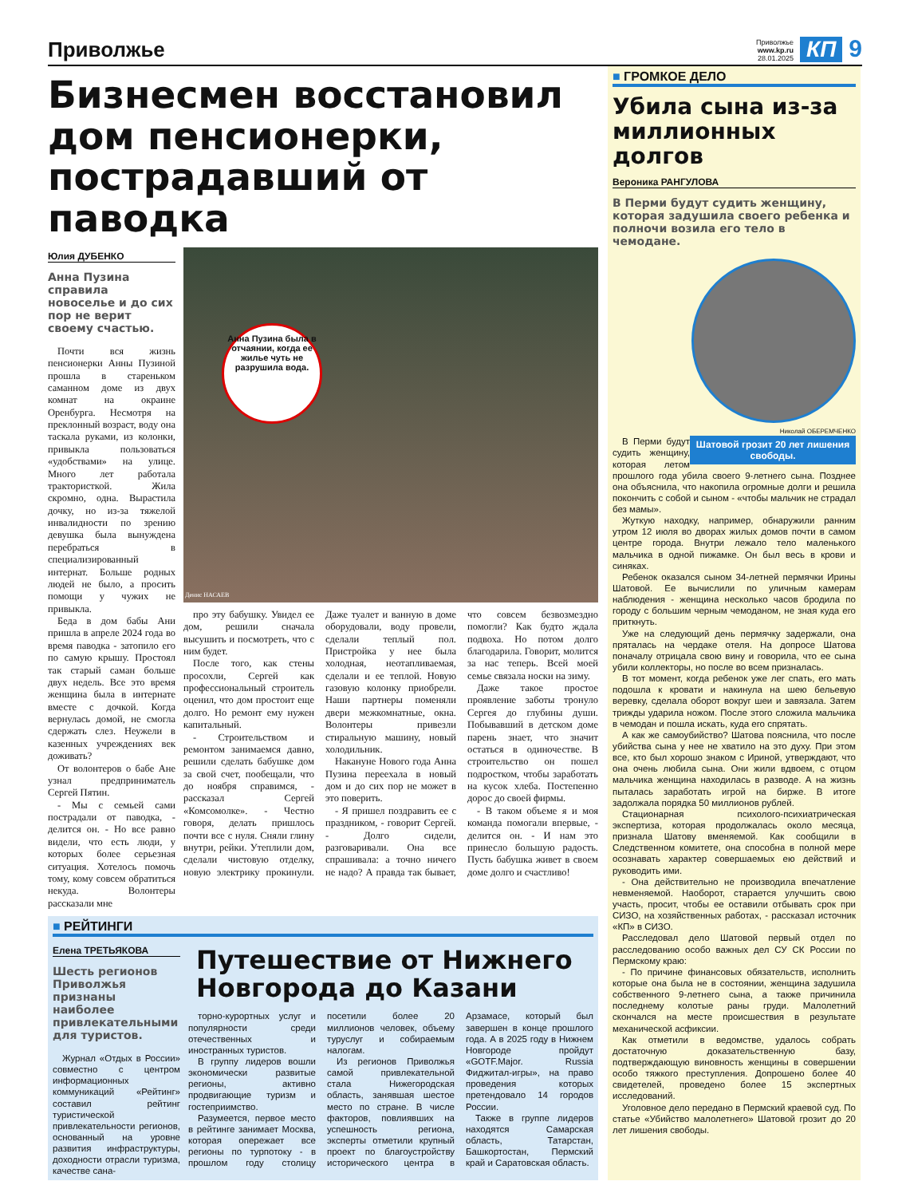Приволжье
Приволжье
www.kp.ru
28.01.2025
КП 9
Бизнесмен восстановил дом пенсионерки, пострадавший от паводка
Юлия ДУБЕНКО
Анна Пузина справила новоселье и до сих пор не верит своему счастью.
Почти вся жизнь пенсионерки Анны Пузиной прошла в стареньком саманном доме из двух комнат на окраине Оренбурга. Несмотря на преклонный возраст, воду она таскала руками, из колонки, привыкла пользоваться «удобствами» на улице. Много лет работала трактористкой. Жила скромно, одна. Вырастила дочку, но из-за тяжелой инвалидности по зрению девушка была вынуждена перебраться в специализированный интернат. Больше родных людей не было, а просить помощи у чужих не привыкла.
Беда в дом бабы Ани пришла в апреле 2024 года во время паводка - затопило его по самую крышу. Простоял так старый саман больше двух недель. Все это время женщина была в интернате вместе с дочкой. Когда вернулась домой, не смогла сдержать слез. Неужели в казенных учреждениях век доживать?
От волонтеров о бабе Ане узнал предприниматель Сергей Пятин.
- Мы с семьей сами пострадали от паводка, - делится он. - Но все равно видели, что есть люди, у которых более серьезная ситуация. Хотелось помочь тому, кому совсем обратиться некуда. Волонтеры рассказали мне
Анна Пузина была в отчаянии, когда ее жилье чуть не разрушила вода.
Денис НАСАЕВ
про эту бабушку. Увидел ее дом, решили сначала высушить и посмотреть, что с ним будет.
После того, как стены просохли, Сергей как профессиональный строитель оценил, что дом простоит еще долго. Но ремонт ему нужен капитальный.
- Строительством и ремонтом занимаемся давно, решили сделать бабушке дом за свой счет, пообещали, что до ноября справимся, - рассказал Сергей «Комсомолке». - Честно говоря, делать пришлось почти все с нуля. Сняли глину внутри, рейки. Утеплили дом, сделали чистовую отделку, новую электрику прокинули. Даже туалет и ванную в доме оборудовали, воду провели, сделали теплый пол. Пристройка у нее была холодная, неотапливаемая, сделали и ее теплой. Новую газовую колонку приобрели. Наши партнеры поменяли двери межкомнатные, окна. Волонтеры привезли стиральную машину, новый холодильник.
Накануне Нового года Анна Пузина переехала в новый дом и до сих пор не может в это поверить.
- Я пришел поздравить ее с праздником, - говорит Сергей. - Долго сидели, разговаривали. Она все спрашивала: а точно ничего не надо? А правда так бывает, что совсем безвозмездно помогли? Как будто ждала подвоха. Но потом долго благодарила. Говорит, молится за нас теперь. Всей моей семье связала носки на зиму.
Даже такое простое проявление заботы тронуло Сергея до глубины души. Побывавший в детском доме парень знает, что значит остаться в одиночестве. В строительство он пошел подростком, чтобы заработать на кусок хлеба. Постепенно дорос до своей фирмы.
- В таком объеме я и моя команда помогали впервые, - делится он. - И нам это принесло большую радость. Пусть бабушка живет в своем доме долго и счастливо!
■ РЕЙТИНГИ
Елена ТРЕТЬЯКОВА
Шесть регионов Приволжья признаны наиболее привлекательными для туристов.
Журнал «Отдых в России» совместно с центром информационных коммуникаций «Рейтинг» составил рейтинг туристической привлекательности регионов, основанный на уровне развития инфраструктуры, доходности отрасли туризма, качестве сана-
Путешествие от Нижнего Новгорода до Казани
торно-курортных услуг и популярности среди отечественных и иностранных туристов.
В группу лидеров вошли экономически развитые регионы, активно продвигающие туризм и гостеприимство.
Разумеется, первое место в рейтинге занимает Москва, которая опережает все регионы по турпотоку - в прошлом году столицу посетили более 20 миллионов человек, объему туруслуг и собираемым налогам.
Из регионов Приволжья самой привлекательной стала Нижегородская область, занявшая шестое место по стране. В числе факторов, повлиявших на успешность региона, эксперты отметили крупный проект по благоустройству исторического центра в Арзамасе, который был завершен в конце прошлого года. А в 2025 году в Нижнем Новгороде пройдут «GOTF.Major. Russia Фиджитал-игры», на право проведения которых претендовало 14 городов России.
Также в группе лидеров находятся Самарская область, Татарстан, Башкортостан, Пермский край и Саратовская область.
■ ГРОМКОЕ ДЕЛО
Убила сына из-за миллионных долгов
Вероника РАНГУЛОВА
В Перми будут судить женщину, которая задушила своего ребенка и полночи возила его тело в чемодане.
Николай ОБЕРЕМЧЕНКО
Шатовой грозит 20 лет лишения свободы.
В Перми будут судить женщину, которая летом прошлого года убила своего 9-летнего сына. Позднее она объяснила, что накопила огромные долги и решила покончить с собой и сыном - «чтобы мальчик не страдал без мамы».
Жуткую находку, например, обнаружили ранним утром 12 июля во дворах жилых домов почти в самом центре города. Внутри лежало тело маленького мальчика в одной пижамке. Он был весь в крови и синяках.
Ребенок оказался сыном 34-летней пермячки Ирины Шатовой. Ее вычислили по уличным камерам наблюдения - женщина несколько часов бродила по городу с большим черным чемоданом, не зная куда его приткнуть.
Уже на следующий день пермячку задержали, она пряталась на чердаке отеля. На допросе Шатова поначалу отрицала свою вину и говорила, что ее сына убили коллекторы, но после во всем призналась.
В тот момент, когда ребенок уже лег спать, его мать подошла к кровати и накинула на шею бельевую веревку, сделала оборот вокруг шеи и завязала. Затем трижды ударила ножом. После этого сложила мальчика в чемодан и пошла искать, куда его спрятать.
А как же самоубийство? Шатова пояснила, что после убийства сына у нее не хватило на это духу. При этом все, кто был хорошо знаком с Ириной, утверждают, что она очень любила сына. Они жили вдвоем, с отцом мальчика женщина находилась в разводе. А на жизнь пыталась заработать игрой на бирже. В итоге задолжала порядка 50 миллионов рублей.
Стационарная психолого-психиатрическая экспертиза, которая продолжалась около месяца, признала Шатову вменяемой. Как сообщили в Следственном комитете, она способна в полной мере осознавать характер совершаемых ею действий и руководить ими.
- Она действительно не производила впечатление невменяемой. Наоборот, старается улучшить свою участь, просит, чтобы ее оставили отбывать срок при СИЗО, на хозяйственных работах, - рассказал источник «КП» в СИЗО.
Расследовал дело Шатовой первый отдел по расследованию особо важных дел СУ СК России по Пермскому краю:
- По причине финансовых обязательств, исполнить которые она была не в состоянии, женщина задушила собственного 9-летнего сына, а также причинила последнему колотые раны груди. Малолетний скончался на месте происшествия в результате механической асфиксии.
Как отметили в ведомстве, удалось собрать достаточную доказательственную базу, подтверждающую виновность женщины в совершении особо тяжкого преступления. Допрошено более 40 свидетелей, проведено более 15 экспертных исследований.
Уголовное дело передано в Пермский краевой суд. По статье «Убийство малолетнего» Шатовой грозит до 20 лет лишения свободы.